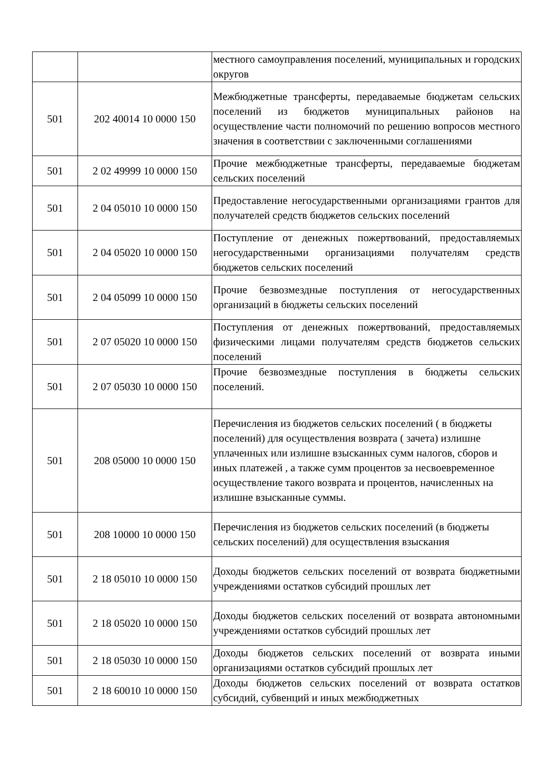| | | местного самоуправления поселений, муниципальных и городских округов |
| 501 | 202 40014 10 0000 150 | Межбюджетные трансферты, передаваемые бюджетам сельских поселений из бюджетов муниципальных районов на осуществление части полномочий по решению вопросов местного значения в соответствии с заключенными соглашениями |
| 501 | 2 02 49999 10 0000 150 | Прочие межбюджетные трансферты, передаваемые бюджетам сельских поселений |
| 501 | 2 04 05010 10 0000 150 | Предоставление негосударственными организациями грантов для получателей средств бюджетов сельских поселений |
| 501 | 2 04 05020 10 0000 150 | Поступление от денежных пожертвований, предоставляемых негосударственными организациями получателям средств бюджетов сельских поселений |
| 501 | 2 04 05099 10 0000 150 | Прочие безвозмездные поступления от негосударственных организаций в бюджеты сельских поселений |
| 501 | 2 07 05020 10 0000 150 | Поступления от денежных пожертвований, предоставляемых физическими лицами получателям средств бюджетов сельских поселений |
| 501 | 2 07 05030 10 0000 150 | Прочие безвозмездные поступления в бюджеты сельских поселений. |
| 501 | 208 05000 10 0000 150 | Перечисления из бюджетов сельских поселений ( в бюджеты поселений) для осуществления возврата ( зачета) излишне уплаченных или излишне взысканных сумм налогов, сборов и иных платежей , а также сумм процентов за несвоевременное осуществление такого возврата и процентов, начисленных на излишне взысканные суммы. |
| 501 | 208 10000 10 0000 150 | Перечисления из бюджетов сельских поселений (в бюджеты сельских поселений) для осуществления взыскания |
| 501 | 2 18 05010 10 0000 150 | Доходы бюджетов сельских поселений от возврата бюджетными учреждениями остатков субсидий прошлых лет |
| 501 | 2 18 05020 10 0000 150 | Доходы бюджетов сельских поселений от возврата автономными учреждениями остатков субсидий прошлых лет |
| 501 | 2 18 05030 10 0000 150 | Доходы бюджетов сельских поселений от возврата иными организациями остатков субсидий прошлых лет |
| 501 | 2 18 60010 10 0000 150 | Доходы бюджетов сельских поселений от возврата остатков субсидий, субвенций и иных межбюджетных |